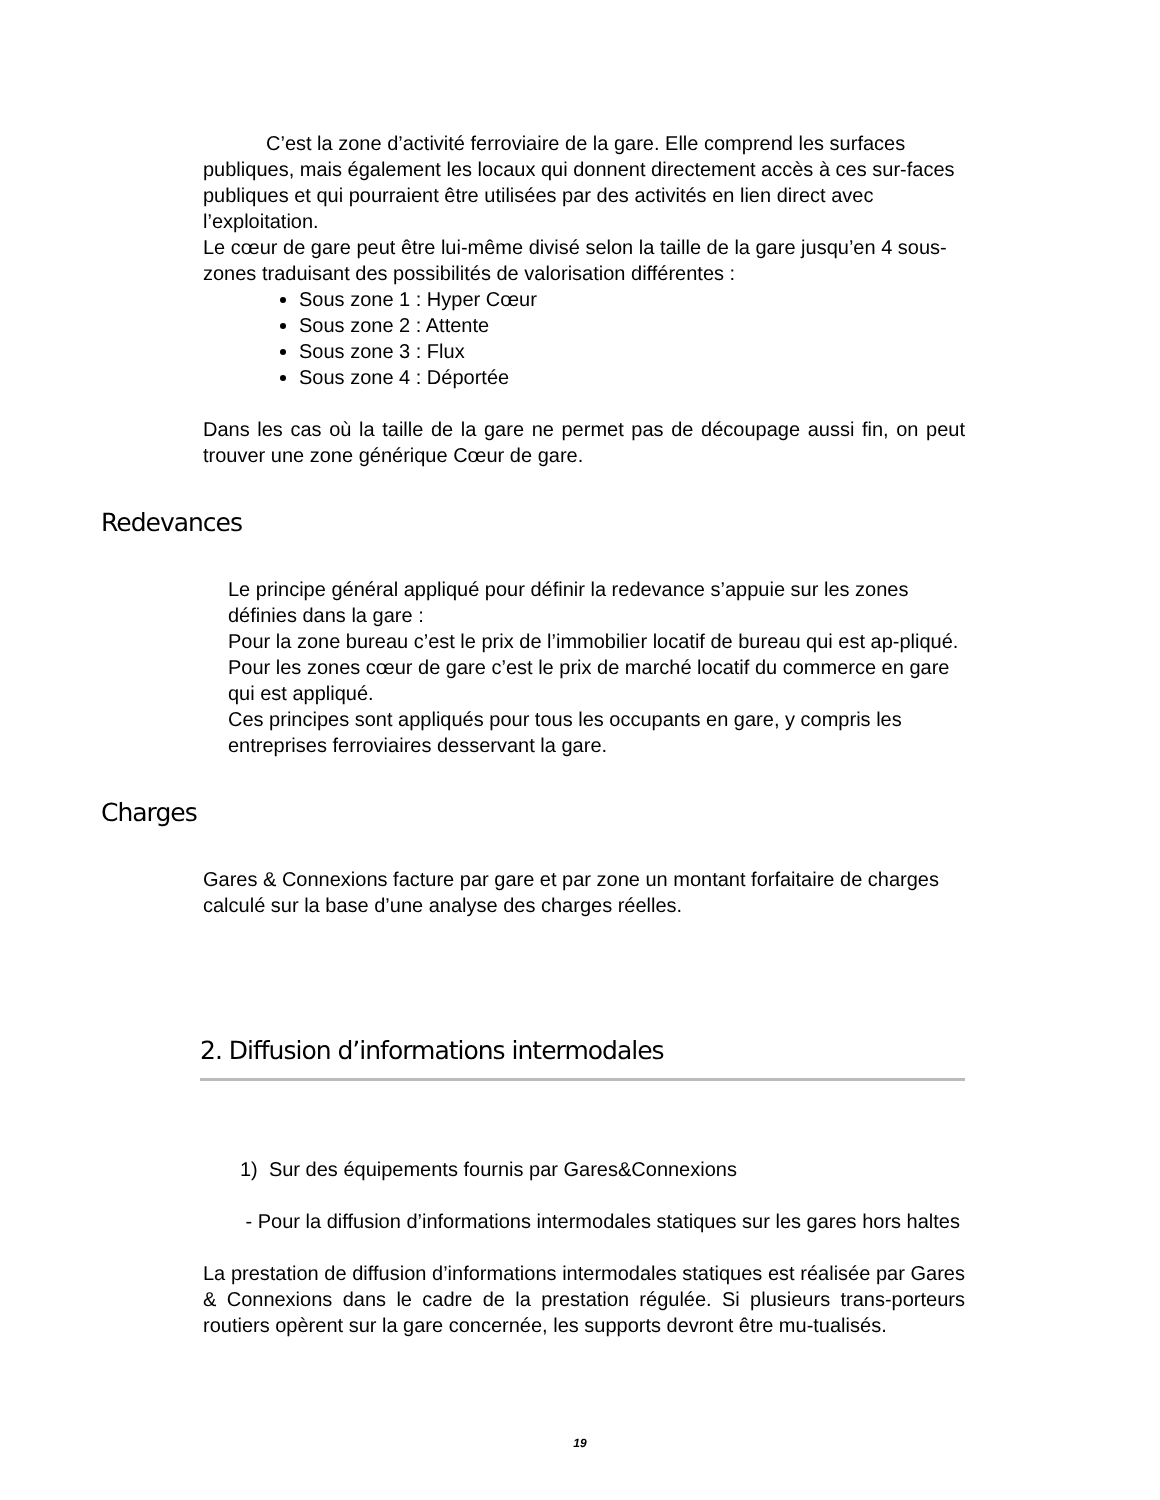C’est la zone d’activité ferroviaire de la gare. Elle comprend les surfaces publiques, mais également les locaux qui donnent directement accès à ces sur-faces publiques et qui pourraient être utilisées par des activités en lien direct avec l’exploitation.
Le cœur de gare peut être lui-même divisé selon la taille de la gare jusqu’en 4 sous-zones traduisant des possibilités de valorisation différentes :
Sous zone 1 : Hyper Cœur
Sous zone 2 : Attente
Sous zone 3 : Flux
Sous zone 4 : Déportée
Dans les cas où la taille de la gare ne permet pas de découpage aussi fin, on peut trouver une zone générique Cœur de gare.
Redevances
Le principe général appliqué pour définir la redevance s’appuie sur les zones définies dans la gare :
Pour la zone bureau c’est le prix de l’immobilier locatif de bureau qui est ap-pliqué.
Pour les zones cœur de gare c’est le prix de marché locatif du commerce en gare qui est appliqué.
Ces principes sont appliqués pour tous les occupants en gare, y compris les entreprises ferroviaires desservant la gare.
Charges
Gares & Connexions facture par gare et par zone un montant forfaitaire de charges calculé sur la base d’une analyse des charges réelles.
2. Diffusion d’informations intermodales
1) Sur des équipements fournis par Gares&Connexions
- Pour la diffusion d’informations intermodales statiques sur les gares hors haltes
La prestation de diffusion d’informations intermodales statiques est réalisée par Gares & Connexions dans le cadre de la prestation régulée. Si plusieurs trans-porteurs routiers opèrent sur la gare concernée, les supports devront être mu-tualisés.
19